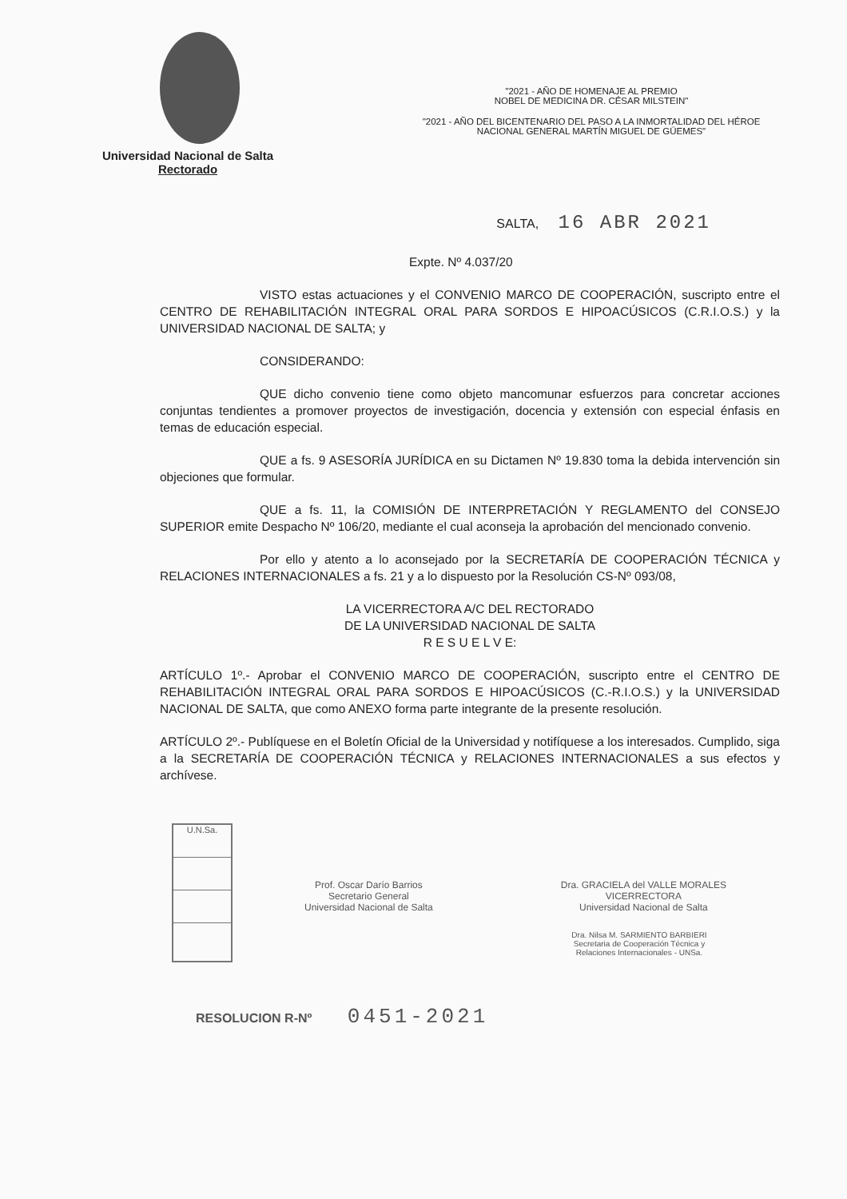Universidad Nacional de Salta
Rectorado
"2021 - AÑO DE HOMENAJE AL PREMIO
NOBEL DE MEDICINA DR. CÉSAR MILSTEIN"
"2021 - AÑO DEL BICENTENARIO DEL PASO A LA INMORTALIDAD DEL HÉROE
NACIONAL GENERAL MARTÍN MIGUEL DE GÜEMES"
SALTA, 16 ABR 2021
Expte. Nº 4.037/20
VISTO estas actuaciones y el CONVENIO MARCO DE COOPERACIÓN, suscripto entre el CENTRO DE REHABILITACIÓN INTEGRAL ORAL PARA SORDOS E HIPOACÚSICOS (C.R.I.O.S.) y la UNIVERSIDAD NACIONAL DE SALTA; y
CONSIDERANDO:
QUE dicho convenio tiene como objeto mancomunar esfuerzos para concretar acciones conjuntas tendientes a promover proyectos de investigación, docencia y extensión con especial énfasis en temas de educación especial.
QUE a fs. 9 ASESORÍA JURÍDICA en su Dictamen Nº 19.830 toma la debida intervención sin objeciones que formular.
QUE a fs. 11, la COMISIÓN DE INTERPRETACIÓN Y REGLAMENTO del CONSEJO SUPERIOR emite Despacho Nº 106/20, mediante el cual aconseja la aprobación del mencionado convenio.
Por ello y atento a lo aconsejado por la SECRETARÍA DE COOPERACIÓN TÉCNICA y RELACIONES INTERNACIONALES a fs. 21 y a lo dispuesto por la Resolución CS-Nº 093/08,
LA VICERRECTORA A/C DEL RECTORADO
DE LA UNIVERSIDAD NACIONAL DE SALTA
R E S U E L V E:
ARTÍCULO 1º.- Aprobar el CONVENIO MARCO DE COOPERACIÓN, suscripto entre el CENTRO DE REHABILITACIÓN INTEGRAL ORAL PARA SORDOS E HIPOACÚSICOS (C.-R.I.O.S.) y la UNIVERSIDAD NACIONAL DE SALTA, que como ANEXO forma parte integrante de la presente resolución.
ARTÍCULO 2º.- Publíquese en el Boletín Oficial de la Universidad y notifíquese a los interesados. Cumplido, siga a la SECRETARÍA DE COOPERACIÓN TÉCNICA y RELACIONES INTERNACIONALES a sus efectos y archívese.
U.N.Sa.
Prof. Oscar Darío Barrios
Secretario General
Universidad Nacional de Salta
Dra. GRACIELA del VALLE MORALES
VICERRECTORA
Universidad Nacional de Salta
Dra. Nilsa M. SARMIENTO BARBIERI
Secretaria de Cooperación Técnica y
Relaciones Internacionales - UNSa.
RESOLUCION R-Nº 0451-2021